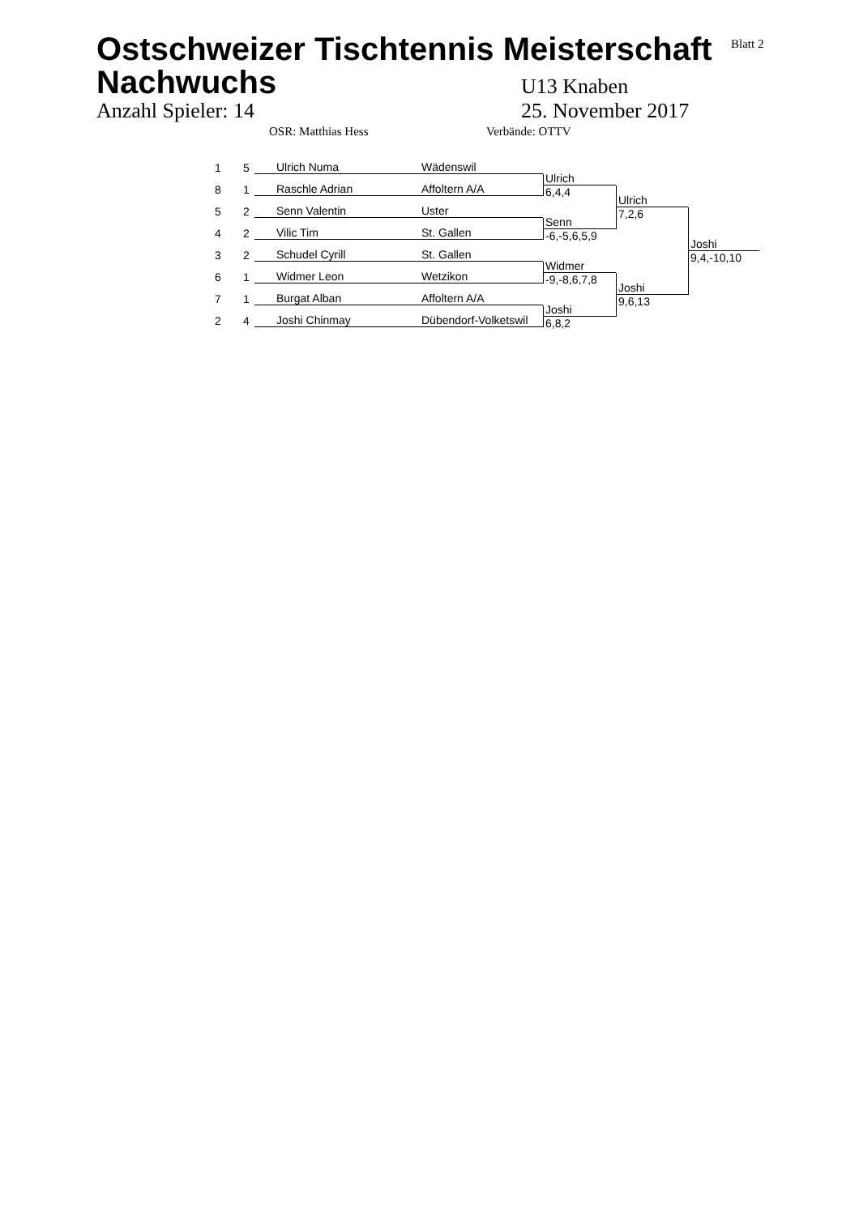Blatt 2
Ostschweizer Tischtennis Meisterschaft
Nachwuchs
U13 Knaben
Anzahl Spieler: 14
25. November 2017
OSR: Matthias Hess Verbände: OTTV
1
5
Ulrich Numa Wädenswil
8
1
Raschle Adrian Affoltern A/A
5
2
Senn Valentin Uster
4
2
Vilic Tim St. Gallen
3
2
Schudel Cyrill St. Gallen
6
1
Widmer Leon Wetzikon
7
1
Burgat Alban Affoltern A/A
2
4
Joshi Chinmay Dübendorf-Volketswil
Ulrich
6,4,4
Senn
-6,-5,6,5,9
Widmer
-9,-8,6,7,8
Joshi
6,8,2
Ulrich
7,2,6
Joshi
9,6,13
Joshi
9,4,-10,10